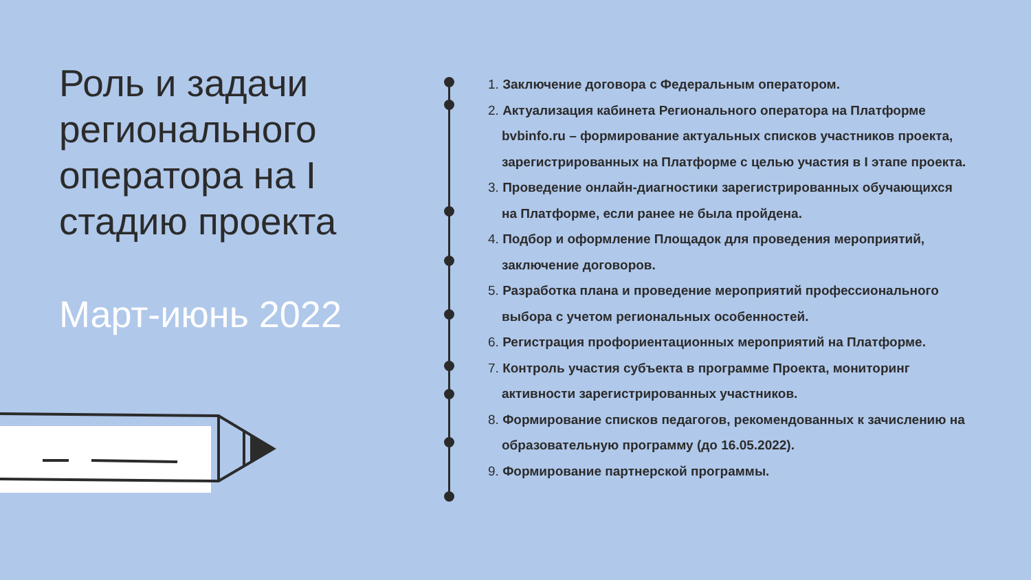Роль и задачи регионального оператора на I стадию проекта
Март-июнь 2022
1. Заключение договора с Федеральным оператором.
2. Актуализация кабинета Регионального оператора на Платформе bvbinfo.ru – формирование актуальных списков участников проекта, зарегистрированных на Платформе с целью участия в I этапе проекта.
3. Проведение онлайн-диагностики зарегистрированных обучающихся на Платформе, если ранее не была пройдена.
4. Подбор и оформление Площадок для проведения мероприятий, заключение договоров.
5. Разработка плана и проведение мероприятий профессионального выбора с учетом региональных особенностей.
6. Регистрация профориентационных мероприятий на Платформе.
7. Контроль участия субъекта в программе Проекта, мониторинг активности зарегистрированных участников.
8. Формирование списков педагогов, рекомендованных к зачислению на образовательную программу (до 16.05.2022).
9. Формирование партнерской программы.